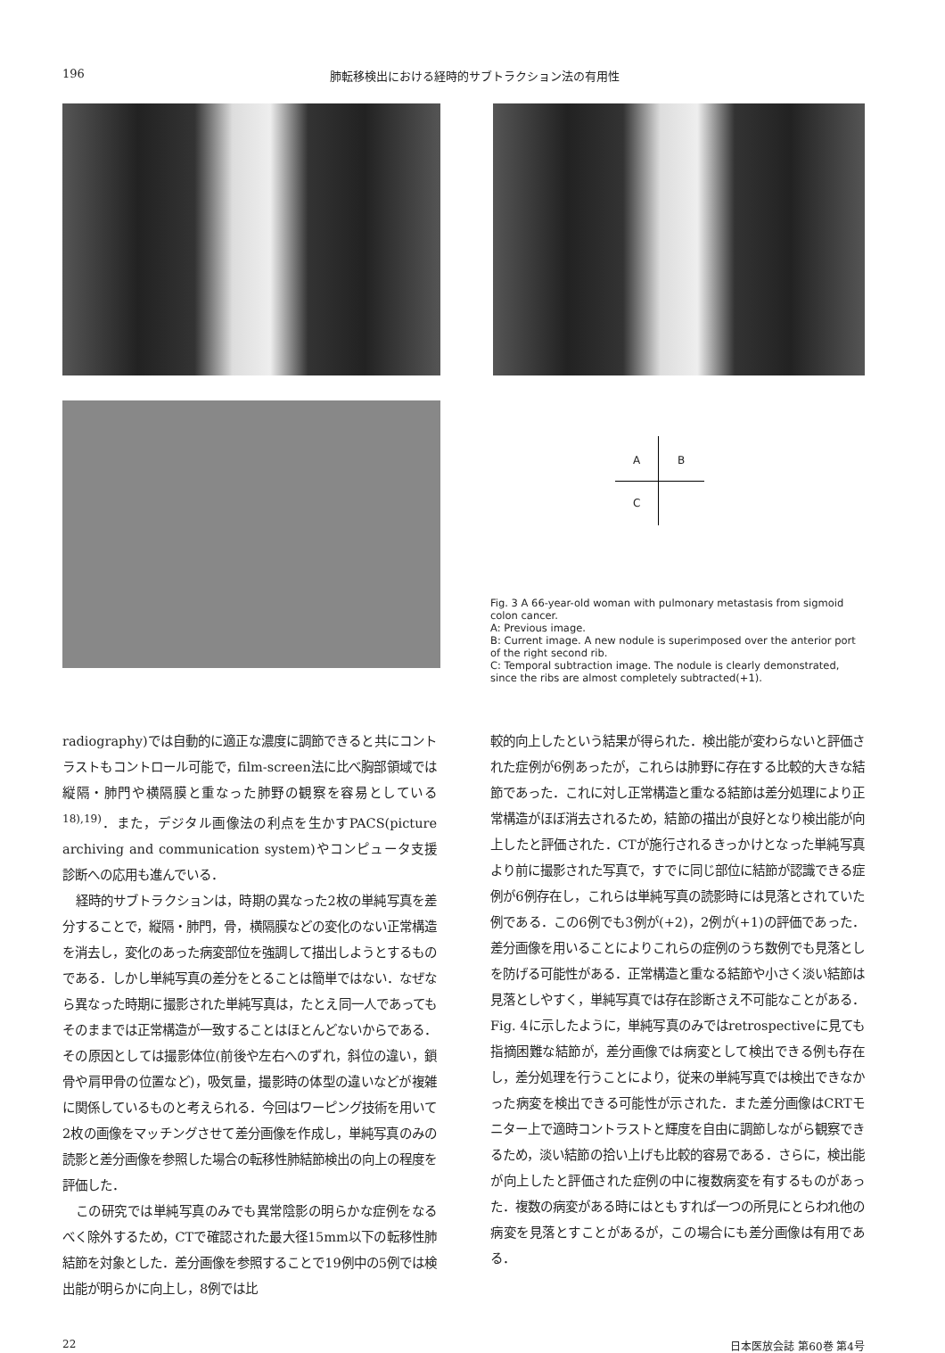196 肺転移検出における経時的サブトラクション法の有用性
A B
C
Fig. 3 A 66-year-old woman with pulmonary metastasis from sigmoid colon cancer.
A: Previous image.
B: Current image. A new nodule is superimposed over the anterior port of the right second rib.
C: Temporal subtraction image. The nodule is clearly demonstrated, since the ribs are almost completely subtracted(+1).
radiography)では自動的に適正な濃度に調節できると共にコントラストもコントロール可能で，film-screen法に比べ胸部領域では縦隔・肺門や横隔膜と重なった肺野の観察を容易としている<sup>18),19)</sup>．また，デジタル画像法の利点を生かすPACS(picture archiving and communication system)やコンピュータ支援診断への応用も進んでいる．
経時的サブトラクションは，時期の異なった2枚の単純写真を差分することで，縦隔・肺門，骨，横隔膜などの変化のない正常構造を消去し，変化のあった病変部位を強調して描出しようとするものである．しかし単純写真の差分をとることは簡単ではない．なぜなら異なった時期に撮影された単純写真は，たとえ同一人であってもそのままでは正常構造が一致することはほとんどないからである．その原因としては撮影体位(前後や左右へのずれ，斜位の違い，鎖骨や肩甲骨の位置など)，吸気量，撮影時の体型の違いなどが複雑に関係しているものと考えられる．今回はワーピング技術を用いて2枚の画像をマッチングさせて差分画像を作成し，単純写真のみの読影と差分画像を参照した場合の転移性肺結節検出の向上の程度を評価した．
この研究では単純写真のみでも異常陰影の明らかな症例をなるべく除外するため，CTで確認された最大径15mm以下の転移性肺結節を対象とした．差分画像を参照することで19例中の5例では検出能が明らかに向上し，8例では比
較的向上したという結果が得られた．検出能が変わらないと評価された症例が6例あったが，これらは肺野に存在する比較的大きな結節であった．これに対し正常構造と重なる結節は差分処理により正常構造がほぼ消去されるため，結節の描出が良好となり検出能が向上したと評価された．CTが施行されるきっかけとなった単純写真より前に撮影された写真で，すでに同じ部位に結節が認識できる症例が6例存在し，これらは単純写真の読影時には見落とされていた例である．この6例でも3例が(+2)，2例が(+1)の評価であった．差分画像を用いることによりこれらの症例のうち数例でも見落としを防げる可能性がある．正常構造と重なる結節や小さく淡い結節は見落としやすく，単純写真では存在診断さえ不可能なことがある．Fig. 4に示したように，単純写真のみではretrospectiveに見ても指摘困難な結節が，差分画像では病変として検出できる例も存在し，差分処理を行うことにより，従来の単純写真では検出できなかった病変を検出できる可能性が示された．また差分画像はCRTモニター上で適時コントラストと輝度を自由に調節しながら観察できるため，淡い結節の拾い上げも比較的容易である．さらに，検出能が向上したと評価された症例の中に複数病変を有するものがあった．複数の病変がある時にはともすれば一つの所見にとらわれ他の病変を見落とすことがあるが，この場合にも差分画像は有用である．
22 日本医放会誌 第60巻 第4号